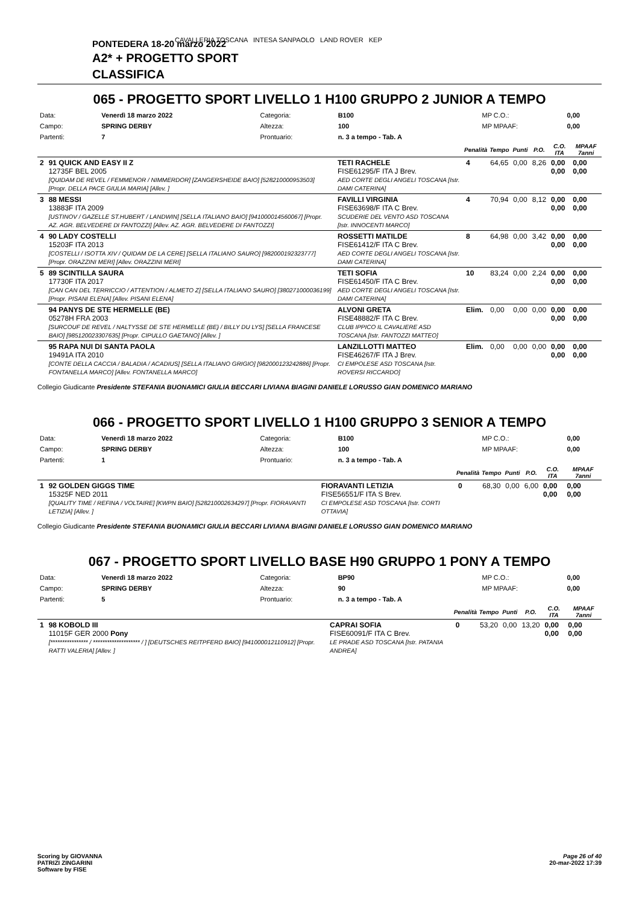CAVALLERIA TOSCANA INTESA SANPAOLO LAND ROVER KEP
PONTEDERA 18-20 marzo 2022
A2* + PROGETTO SPORT
CLASSIFICA
065 - PROGETTO SPORT LIVELLO 1 H100 GRUPPO 2 JUNIOR A TEMPO
| Data: | Venerdì 18 marzo 2022 | Categoria: | B100 | MP C.O.: | 0,00 |
| Campo: | SPRING DERBY | Altezza: | 100 | MP MPAAF: | 0,00 |
| Partenti: | 7 | Prontuario: | n. 3 a tempo - Tab. A | | |
| | | | Penalità | Tempo | Punti | P.O. | C.O. ITA | MPAAF 7anni |
| --- | --- | --- | --- | --- | --- | --- | --- | --- |
| 2 | 91 QUICK AND EASY II Z 12735F BEL 2005 [QUIDAM DE REVEL / FEMMENOR / NIMMERDOR] [ZANGERSHEIDE BAIO] [528210000953503] [Propr. DELLA PACE GIULIA MARIA] [Allev. ] | TETI RACHELE FISE61295/F ITA J Brev. AED CORTE DEGLI ANGELI TOSCANA [Istr. DAMI CATERINA] | 4 | 64,65 | 0,00 | 8,26 | 0,00 0,00 | 0,00 0,00 |
| 3 | 88 MESSI 13883F ITA 2009 [USTINOV / GAZELLE ST.HUBERT / LANDWIN] [SELLA ITALIANO BAIO] [941000014560067] [Propr. AZ. AGR. BELVEDERE DI FANTOZZI] [Allev. AZ. AGR. BELVEDERE DI FANTOZZI] | FAVILLI VIRGINIA FISE63698/F ITA C Brev. SCUDERIE DEL VENTO ASD TOSCANA [Istr. INNOCENTI MARCO] | 4 | 70,94 | 0,00 | 8,12 | 0,00 0,00 | 0,00 0,00 |
| 4 | 90 LADY COSTELLI 15203F ITA 2013 [COSTELLI / ISOTTA XIV / QUIDAM DE LA CERE] [SELLA ITALIANO SAURO] [982000192323777] [Propr. ORAZZINI MERI] [Allev. ORAZZINI MERI] | ROSSETTI MATILDE FISE61412/F ITA C Brev. AED CORTE DEGLI ANGELI TOSCANA [Istr. DAMI CATERINA] | 8 | 64,98 | 0,00 | 3,42 | 0,00 0,00 | 0,00 0,00 |
| 5 | 89 SCINTILLA SAURA 17730F ITA 2017 [CAN CAN DEL TERRICCIO / ATTENTION / ALMETO Z] [SELLA ITALIANO SAURO] [380271000036199] [Propr. PISANI ELENA] [Allev. PISANI ELENA] | TETI SOFIA FISE61450/F ITA C Brev. AED CORTE DEGLI ANGELI TOSCANA [Istr. DAMI CATERINA] | 10 | 83,24 | 0,00 | 2,24 | 0,00 0,00 | 0,00 0,00 |
| | 94 PANYS DE STE HERMELLE (BE) 05278H FRA 2003 [SURCOUF DE REVEL / NALTYSSE DE STE HERMELLE (BE) / BILLY DU LYS] [SELLA FRANCESE BAIO] [985120023307635] [Propr. CIPULLO GAETANO] [Allev. ] | ALVONI GRETA FISE48882/F ITA C Brev. CLUB IPPICO IL CAVALIERE ASD TOSCANA [Istr. FANTOZZI MATTEO] | Elim. | 0,00 | 0,00 | 0,00 | 0,00 0,00 | 0,00 0,00 |
| | 95 RAPA NUI DI SANTA PAOLA 19491A ITA 2010 [CONTE DELLA CACCIA / BALADIA / ACADIUS] [SELLA ITALIANO GRIGIO] [982000123242886] [Propr. FONTANELLA MARCO] [Allev. FONTANELLA MARCO] | LANZILLOTTI MATTEO FISE46267/F ITA J Brev. CI EMPOLESE ASD TOSCANA [Istr. ROVERSI RICCARDO] | Elim. | 0,00 | 0,00 | 0,00 | 0,00 0,00 | 0,00 0,00 |
Collegio Giudicante Presidente STEFANIA BUONAMICI GIULIA BECCARI LIVIANA BIAGINI DANIELE LORUSSO GIAN DOMENICO MARIANO
066 - PROGETTO SPORT LIVELLO 1 H100 GRUPPO 3 SENIOR A TEMPO
| Data: | Venerdì 18 marzo 2022 | Categoria: | B100 | MP C.O.: | 0,00 |
| Campo: | SPRING DERBY | Altezza: | 100 | MP MPAAF: | 0,00 |
| Partenti: | 1 | Prontuario: | n. 3 a tempo - Tab. A | | |
| | | | Penalità | Tempo | Punti | P.O. | C.O. ITA | MPAAF 7anni |
| --- | --- | --- | --- | --- | --- | --- | --- | --- |
| 1 | 92 GOLDEN GIGGS TIME 15325F NED 2011 [QUALITY TIME / REFINA / VOLTAIRE] [KWPN BAIO] [528210002634297] [Propr. FIORAVANTI LETIZIA] [Allev. ] | FIORAVANTI LETIZIA FISE56551/F ITA S Brev. CI EMPOLESE ASD TOSCANA [Istr. CORTI OTTAVIA] | 0 | 68,30 | 0,00 | 6,00 | 0,00 0,00 | 0,00 0,00 |
Collegio Giudicante Presidente STEFANIA BUONAMICI GIULIA BECCARI LIVIANA BIAGINI DANIELE LORUSSO GIAN DOMENICO MARIANO
067 - PROGETTO SPORT LIVELLO BASE H90 GRUPPO 1 PONY A TEMPO
| Data: | Venerdì 18 marzo 2022 | Categoria: | BP90 | MP C.O.: | 0,00 |
| Campo: | SPRING DERBY | Altezza: | 90 | MP MPAAF: | 0,00 |
| Partenti: | 5 | Prontuario: | n. 3 a tempo - Tab. A | | |
| | | | Penalità | Tempo | Punti | P.O. | C.O. ITA | MPAAF 7anni |
| --- | --- | --- | --- | --- | --- | --- | --- | --- |
| 1 | 98 KOBOLD III 11015F GER 2000 Pony [**************** / ******************** / ] [DEUTSCHES REITPFERD BAIO] [941000012110912] [Propr. RATTI VALERIA] [Allev. ] | CAPRAI SOFIA FISE60091/F ITA C Brev. LE PRADE ASD TOSCANA [Istr. PATANIA ANDREA] | 0 | 53,20 | 0,00 | 13,20 | 0,00 0,00 | 0,00 0,00 |
Scoring by GIOVANNA
PATRIZI ZINGARINI
Software by FISE
Page 26 of 40
20-mar-2022 17:39